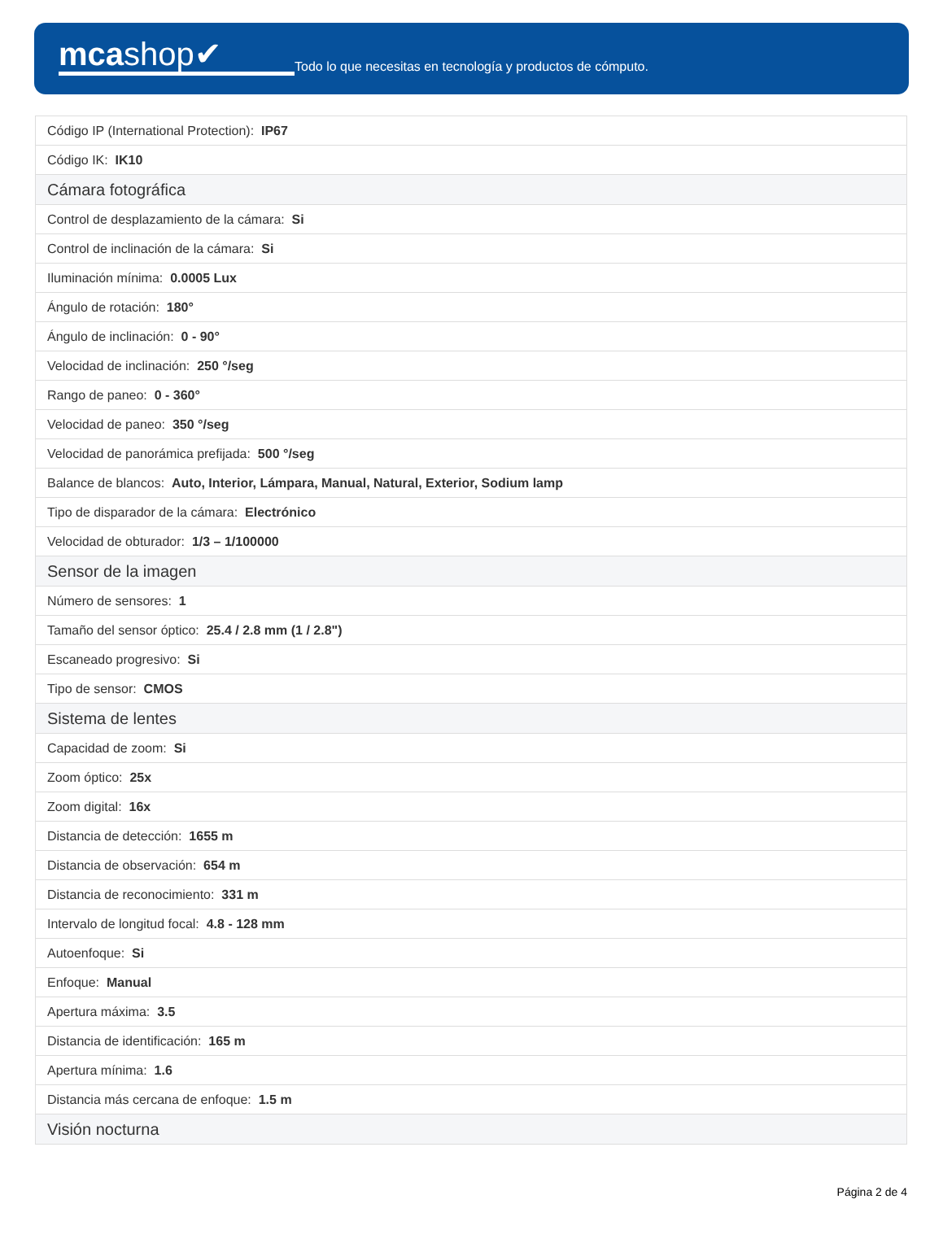mcashop✔
Todo lo que necesitas en tecnología y productos de cómputo.
| Código IP (International Protection): IP67 |
| Código IK: IK10 |
| Cámara fotográfica |
| Control de desplazamiento de la cámara: Si |
| Control de inclinación de la cámara: Si |
| Iluminación mínima: 0.0005 Lux |
| Ángulo de rotación: 180° |
| Ángulo de inclinación: 0 - 90° |
| Velocidad de inclinación: 250 °/seg |
| Rango de paneo: 0 - 360° |
| Velocidad de paneo: 350 °/seg |
| Velocidad de panorámica prefijada: 500 °/seg |
| Balance de blancos: Auto, Interior, Lámpara, Manual, Natural, Exterior, Sodium lamp |
| Tipo de disparador de la cámara: Electrónico |
| Velocidad de obturador: 1/3 – 1/100000 |
| Sensor de la imagen |
| Número de sensores: 1 |
| Tamaño del sensor óptico: 25.4 / 2.8 mm (1 / 2.8") |
| Escaneado progresivo: Si |
| Tipo de sensor: CMOS |
| Sistema de lentes |
| Capacidad de zoom: Si |
| Zoom óptico: 25x |
| Zoom digital: 16x |
| Distancia de detección: 1655 m |
| Distancia de observación: 654 m |
| Distancia de reconocimiento: 331 m |
| Intervalo de longitud focal: 4.8 - 128 mm |
| Autoenfoque: Si |
| Enfoque: Manual |
| Apertura máxima: 3.5 |
| Distancia de identificación: 165 m |
| Apertura mínima: 1.6 |
| Distancia más cercana de enfoque: 1.5 m |
| Visión nocturna |
Página 2 de 4